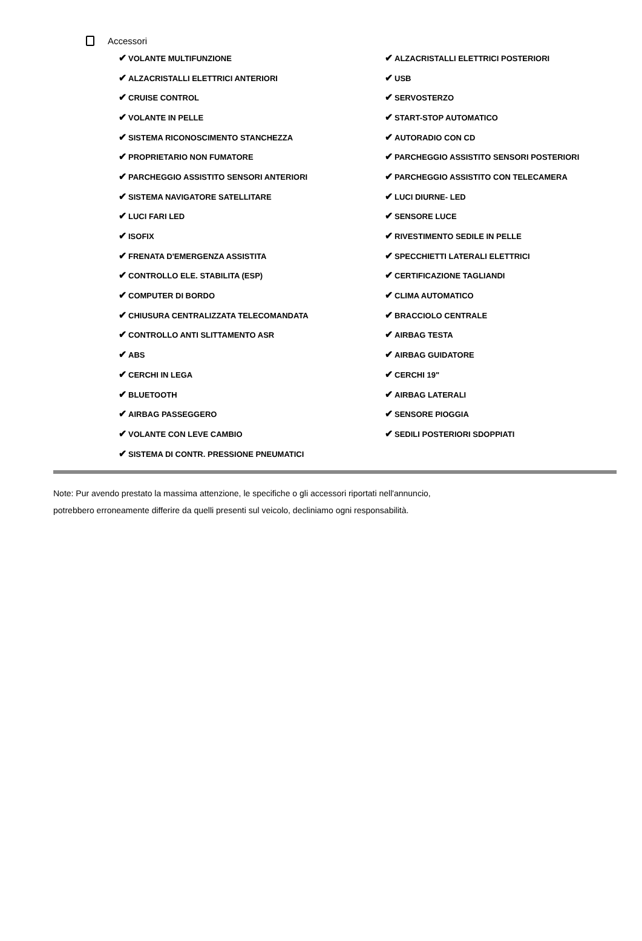Accessori
| ✔ VOLANTE MULTIFUNZIONE | ✔ ALZACRISTALLI ELETTRICI POSTERIORI |
| ✔ ALZACRISTALLI ELETTRICI ANTERIORI | ✔ USB |
| ✔ CRUISE CONTROL | ✔ SERVOSTERZO |
| ✔ VOLANTE IN PELLE | ✔ START-STOP AUTOMATICO |
| ✔ SISTEMA RICONOSCIMENTO STANCHEZZA | ✔ AUTORADIO CON CD |
| ✔ PROPRIETARIO NON FUMATORE | ✔ PARCHEGGIO ASSISTITO SENSORI POSTERIORI |
| ✔ PARCHEGGIO ASSISTITO SENSORI ANTERIORI | ✔ PARCHEGGIO ASSISTITO CON TELECAMERA |
| ✔ SISTEMA NAVIGATORE SATELLITARE | ✔ LUCI DIURNE- LED |
| ✔ LUCI FARI LED | ✔ SENSORE LUCE |
| ✔ ISOFIX | ✔ RIVESTIMENTO SEDILE IN PELLE |
| ✔ FRENATA D'EMERGENZA ASSISTITA | ✔ SPECCHIETTI LATERALI ELETTRICI |
| ✔ CONTROLLO ELE. STABILITA (ESP) | ✔ CERTIFICAZIONE TAGLIANDI |
| ✔ COMPUTER DI BORDO | ✔ CLIMA AUTOMATICO |
| ✔ CHIUSURA CENTRALIZZATA TELECOMANDATA | ✔ BRACCIOLO CENTRALE |
| ✔ CONTROLLO ANTI SLITTAMENTO ASR | ✔ AIRBAG TESTA |
| ✔ ABS | ✔ AIRBAG GUIDATORE |
| ✔ CERCHI IN LEGA | ✔ CERCHI 19" |
| ✔ BLUETOOTH | ✔ AIRBAG LATERALI |
| ✔ AIRBAG PASSEGGERO | ✔ SENSORE PIOGGIA |
| ✔ VOLANTE CON LEVE CAMBIO | ✔ SEDILI POSTERIORI SDOPPIATI |
| ✔ SISTEMA DI CONTR. PRESSIONE PNEUMATICI | |
Note: Pur avendo prestato la massima attenzione, le specifiche o gli accessori riportati nell'annuncio,
potrebbero erroneamente differire da quelli presenti sul veicolo, decliniamo ogni responsabilità.